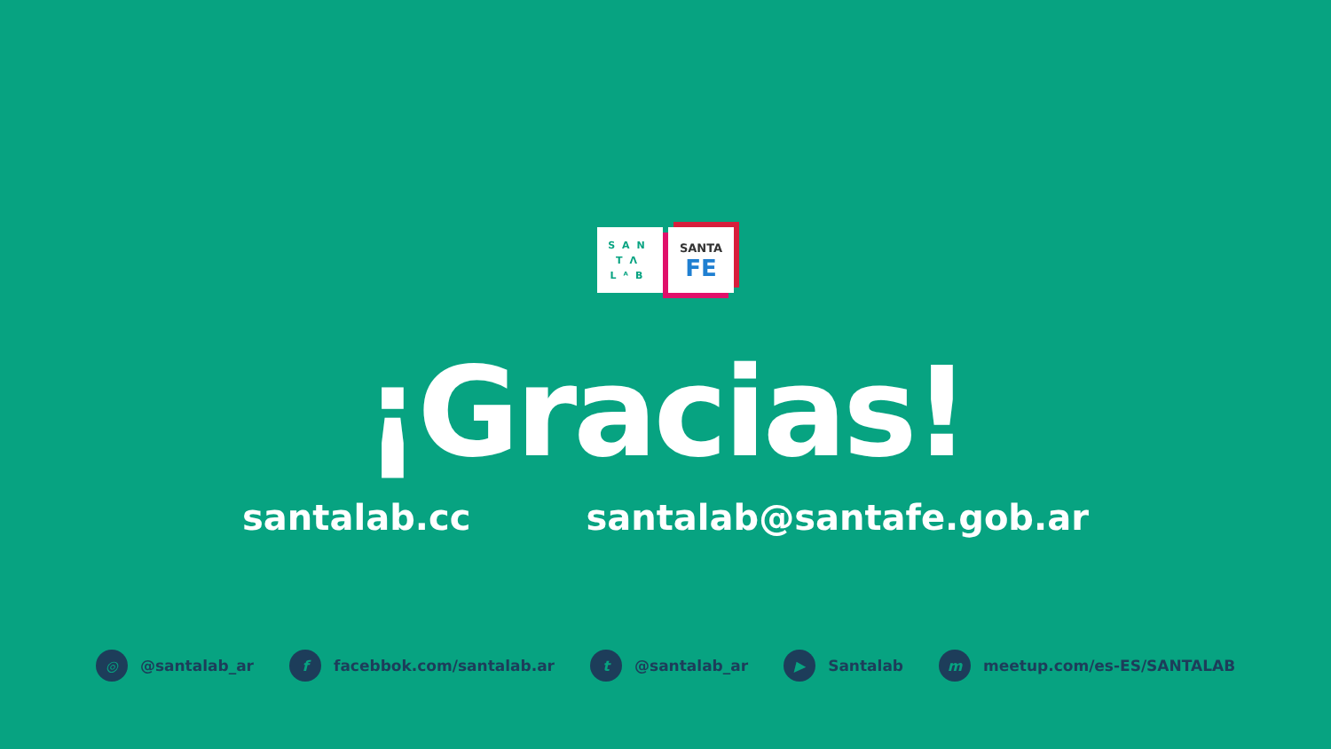SAN
TΛ
LᴬB
SANTA
FE
¡Gracias!
santalab.cc santalab@santafe.gob.ar
◎ @santalab_ar f facebbok.com/santalab.ar t @santalab_ar ▶ Santalab m meetup.com/es-ES/SANTALAB